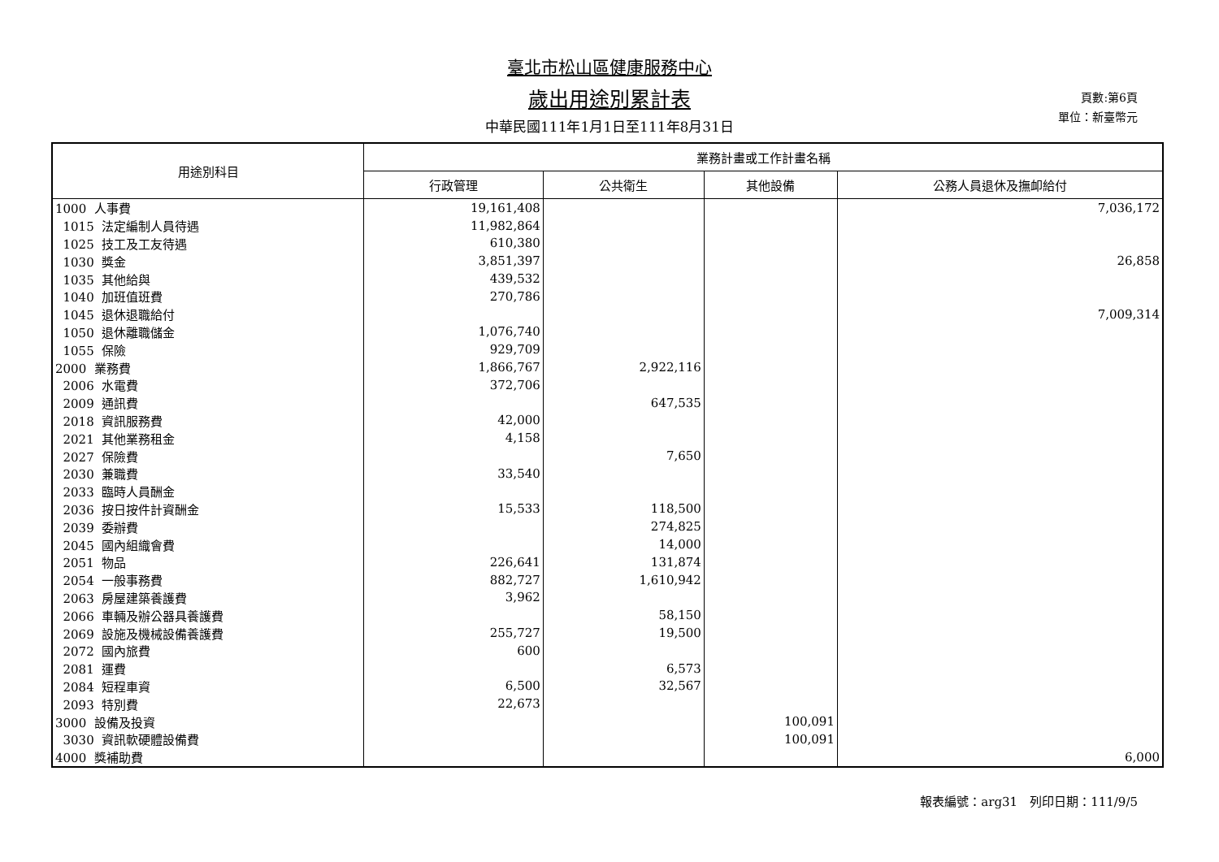臺北市松山區健康服務中心
歲出用途別累計表
中華民國111年1月1日至111年8月31日
頁數:第6頁
單位：新臺幣元
| 用途別科目 | 業務計畫或工作計畫名稱 | | | |
| --- | --- | --- | --- | --- |
| | 行政管理 | 公共衛生 | 其他設備 | 公務人員退休及撫卹給付 |
| 1000 人事費 | 19,161,408 | | | 7,036,172 |
| 1015 法定編制人員待遇 | 11,982,864 | | | |
| 1025 技工及工友待遇 | 610,380 | | | |
| 1030 獎金 | 3,851,397 | | | 26,858 |
| 1035 其他給與 | 439,532 | | | |
| 1040 加班值班費 | 270,786 | | | |
| 1045 退休退職給付 | | | | 7,009,314 |
| 1050 退休離職儲金 | 1,076,740 | | | |
| 1055 保險 | 929,709 | | | |
| 2000 業務費 | 1,866,767 | 2,922,116 | | |
| 2006 水電費 | 372,706 | | | |
| 2009 通訊費 | | 647,535 | | |
| 2018 資訊服務費 | 42,000 | | | |
| 2021 其他業務租金 | 4,158 | | | |
| 2027 保險費 | | 7,650 | | |
| 2030 兼職費 | 33,540 | | | |
| 2033 臨時人員酬金 | | | | |
| 2036 按日按件計資酬金 | 15,533 | 118,500 | | |
| 2039 委辦費 | | 274,825 | | |
| 2045 國內組織會費 | | 14,000 | | |
| 2051 物品 | 226,641 | 131,874 | | |
| 2054 一般事務費 | 882,727 | 1,610,942 | | |
| 2063 房屋建築養護費 | 3,962 | | | |
| 2066 車輛及辦公器具養護費 | | 58,150 | | |
| 2069 設施及機械設備養護費 | 255,727 | 19,500 | | |
| 2072 國內旅費 | 600 | | | |
| 2081 運費 | | 6,573 | | |
| 2084 短程車資 | 6,500 | 32,567 | | |
| 2093 特別費 | 22,673 | | | |
| 3000 設備及投資 | | | 100,091 | |
| 3030 資訊軟硬體設備費 | | | 100,091 | |
| 4000 獎補助費 | | | | 6,000 |
報表編號：arg31　列印日期：111/9/5